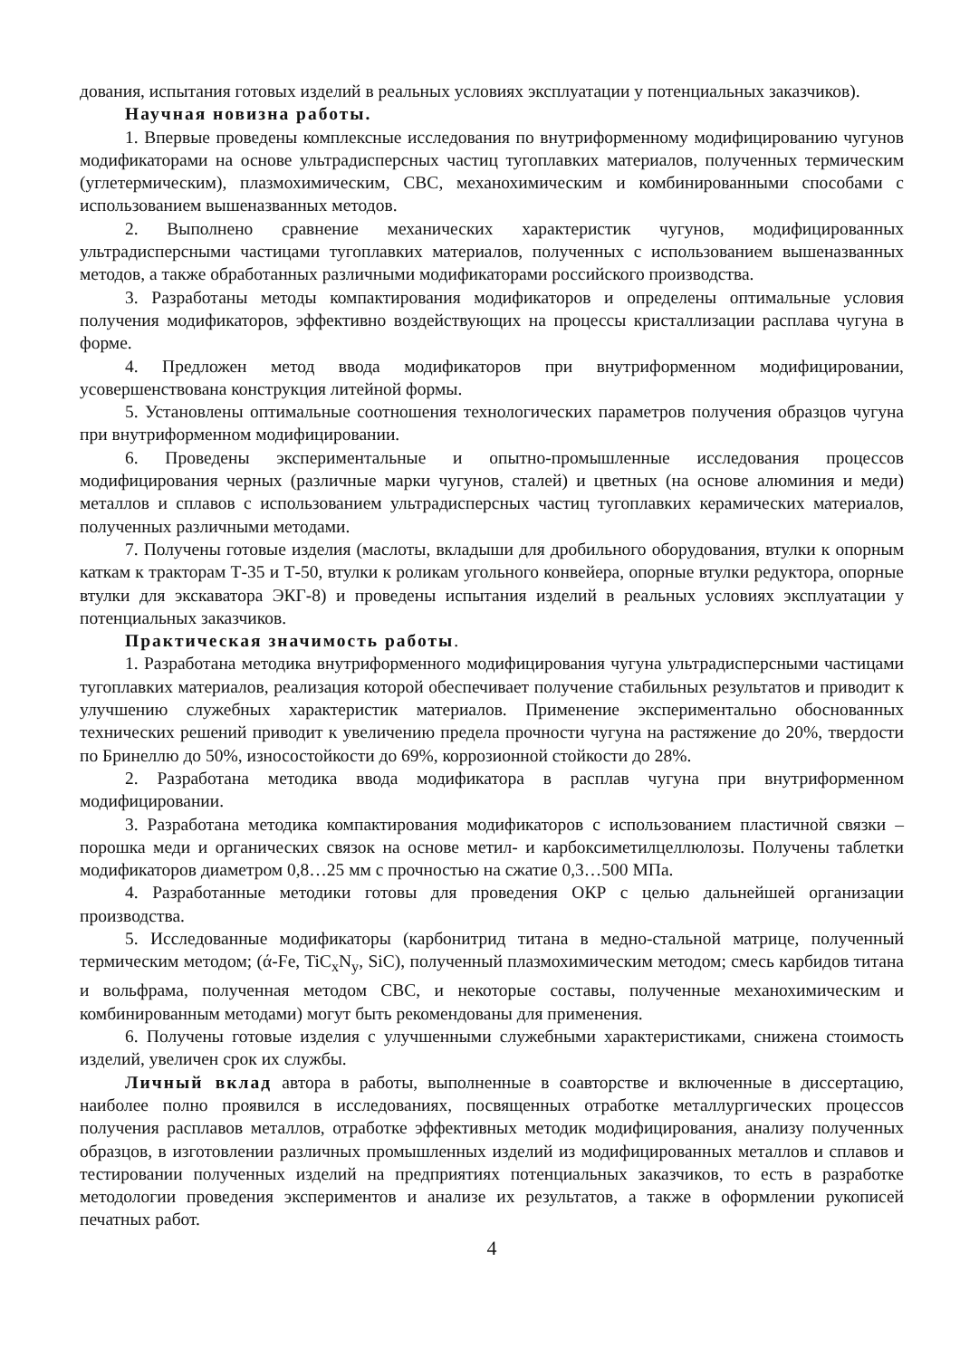дования, испытания готовых изделий в реальных условиях эксплуатации у потенциальных заказчиков).
Научная новизна работы.
1. Впервые проведены комплексные исследования по внутриформенному модифицированию чугунов модификаторами на основе ультрадисперсных частиц тугоплавких материалов, полученных термическим (углетермическим), плазмохимическим, СВС, механохимическим и комбинированными способами с использованием вышеназванных методов.
2. Выполнено сравнение механических характеристик чугунов, модифицированных ультрадисперсными частицами тугоплавких материалов, полученных с использованием вышеназванных методов, а также обработанных различными модификаторами российского производства.
3. Разработаны методы компактирования модификаторов и определены оптимальные условия получения модификаторов, эффективно воздействующих на процессы кристаллизации расплава чугуна в форме.
4. Предложен метод ввода модификаторов при внутриформенном модифицировании, усовершенствована конструкция литейной формы.
5. Установлены оптимальные соотношения технологических параметров получения образцов чугуна при внутриформенном модифицировании.
6. Проведены экспериментальные и опытно-промышленные исследования процессов модифицирования черных (различные марки чугунов, сталей) и цветных (на основе алюминия и меди) металлов и сплавов с использованием ультрадисперсных частиц тугоплавких керамических материалов, полученных различными методами.
7. Получены готовые изделия (маслоты, вкладыши для дробильного оборудования, втулки к опорным каткам к тракторам Т-35 и Т-50, втулки к роликам угольного конвейера, опорные втулки редуктора, опорные втулки для экскаватора ЭКГ-8) и проведены испытания изделий в реальных условиях эксплуатации у потенциальных заказчиков.
Практическая значимость работы.
1. Разработана методика внутриформенного модифицирования чугуна ультрадисперсными частицами тугоплавких материалов, реализация которой обеспечивает получение стабильных результатов и приводит к улучшению служебных характеристик материалов. Применение экспериментально обоснованных технических решений приводит к увеличению предела прочности чугуна на растяжение до 20%, твердости по Бринеллю до 50%, износостойкости до 69%, коррозионной стойкости до 28%.
2. Разработана методика ввода модификатора в расплав чугуна при внутриформенном модифицировании.
3. Разработана методика компактирования модификаторов с использованием пластичной связки – порошка меди и органических связок на основе метил- и карбоксиметилцеллюлозы. Получены таблетки модификаторов диаметром 0,8…25 мм с прочностью на сжатие 0,3…500 МПа.
4. Разработанные методики готовы для проведения ОКР с целью дальнейшей организации производства.
5. Исследованные модификаторы (карбонитрид титана в медно-стальной матрице, полученный термическим методом; (ά-Fe, TiC<sub>x</sub>N<sub>y</sub>, SiC), полученный плазмохимическим методом; смесь карбидов титана и вольфрама, полученная методом СВС, и некоторые составы, полученные механохимическим и комбинированным методами) могут быть рекомендованы для применения.
6. Получены готовые изделия с улучшенными служебными характеристиками, снижена стоимость изделий, увеличен срок их службы.
Личный вклад автора в работы, выполненные в соавторстве и включенные в диссертацию, наиболее полно проявился в исследованиях, посвященных отработке металлургических процессов получения расплавов металлов, отработке эффективных методик модифицирования, анализу полученных образцов, в изготовлении различных промышленных изделий из модифицированных металлов и сплавов и тестировании полученных изделий на предприятиях потенциальных заказчиков, то есть в разработке методологии проведения экспериментов и анализе их результатов, а также в оформлении рукописей печатных работ.
4